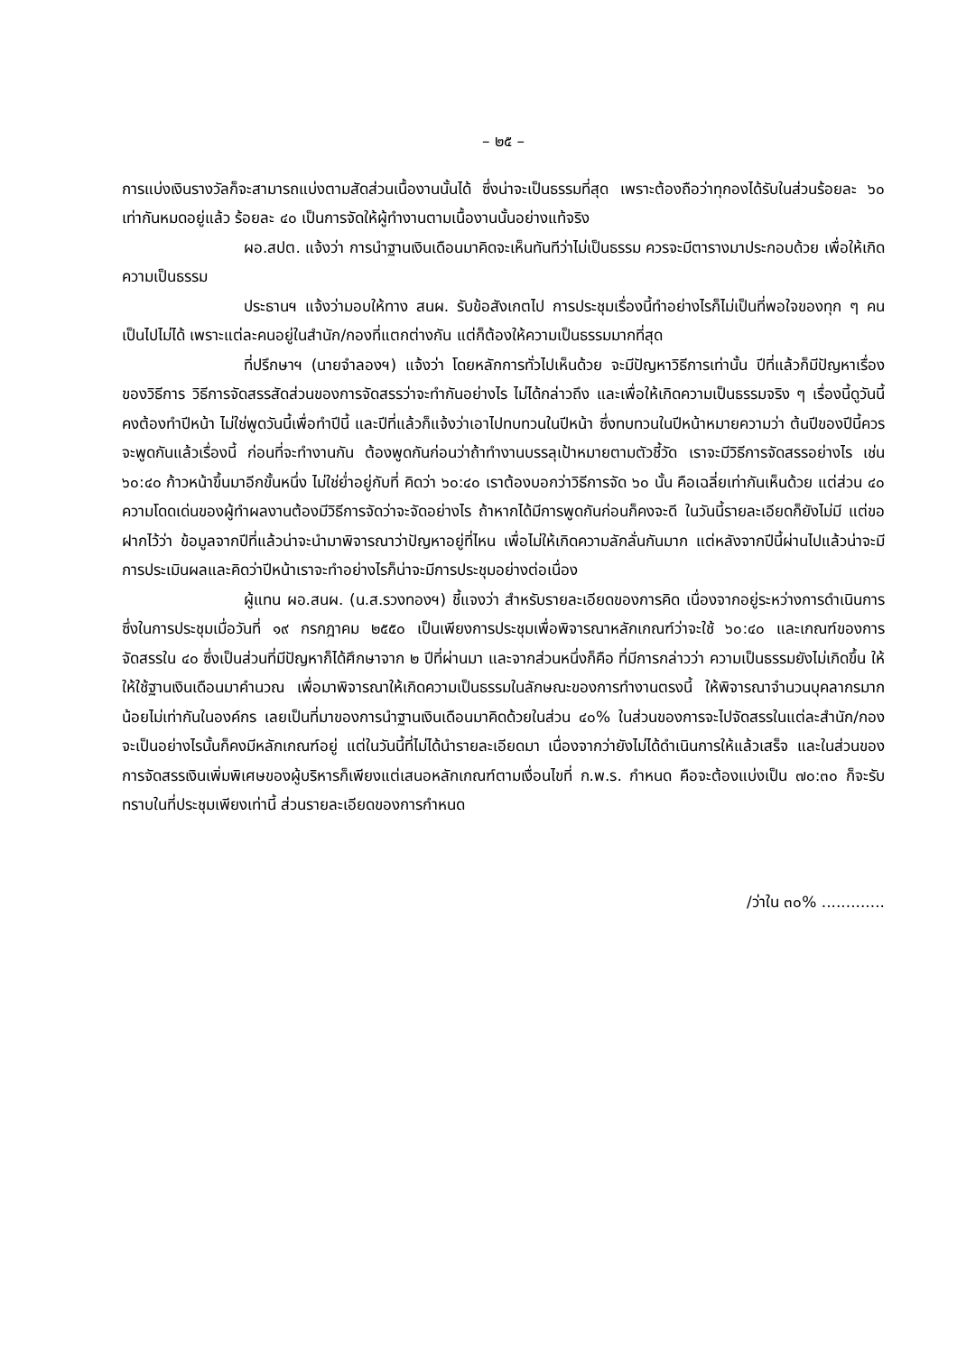– ๒๕ –
การแบ่งเงินรางวัลก็จะสามารถแบ่งตามสัดส่วนเนื้องานนั้นได้ ซึ่งน่าจะเป็นธรรมที่สุด เพราะต้องถือว่าทุกองได้รับในส่วนร้อยละ ๖๐ เท่ากันหมดอยู่แล้ว ร้อยละ ๔๐ เป็นการจัดให้ผู้ทำงานตามเนื้องานนั้นอย่างแท้จริง
ผอ.สปต. แจ้งว่า การนำฐานเงินเดือนมาคิดจะเห็นทันทีว่าไม่เป็นธรรม ควรจะมีตารางมาประกอบด้วย เพื่อให้เกิดความเป็นธรรม
ประธานฯ แจ้งว่ามอบให้ทาง สนผ. รับข้อสังเกตไป การประชุมเรื่องนี้ทำอย่างไรก็ไม่เป็นที่พอใจของทุก ๆ คน เป็นไปไม่ได้ เพราะแต่ละคนอยู่ในสำนัก/กองที่แตกต่างกัน แต่ก็ต้องให้ความเป็นธรรมมากที่สุด
ที่ปรึกษาฯ (นายจำลองฯ) แจ้งว่า โดยหลักการทั่วไปเห็นด้วย จะมีปัญหาวิธีการเท่านั้น ปีที่แล้วก็มีปัญหาเรื่องของวิธีการ วิธีการจัดสรรสัดส่วนของการจัดสรรว่าจะทำกันอย่างไร ไม่ได้กล่าวถึง และเพื่อให้เกิดความเป็นธรรมจริง ๆ เรื่องนี้ดูวันนี้คงต้องทำปีหน้า ไม่ใช่พูดวันนี้เพื่อทำปีนี้ และปีที่แล้วก็แจ้งว่าเอาไปทบทวนในปีหน้า ซึ่งทบทวนในปีหน้าหมายความว่า ต้นปีของปีนี้ควรจะพูดกันแล้วเรื่องนี้ ก่อนที่จะทำงานกัน ต้องพูดกันก่อนว่าถ้าทำงานบรรลุเป้าหมายตามตัวชี้วัด เราจะมีวิธีการจัดสรรอย่างไร เช่น ๖๐:๔๐ ก้าวหน้าขึ้นมาอีกขั้นหนึ่ง ไม่ใช่ย่ำอยู่กับที่ คิดว่า ๖๐:๔๐ เราต้องบอกว่าวิธีการจัด ๖๐ นั้น คือเฉลี่ยเท่ากันเห็นด้วย แต่ส่วน ๔๐ ความโดดเด่นของผู้ทำผลงานต้องมีวิธีการจัดว่าจะจัดอย่างไร ถ้าหากได้มีการพูดกันก่อนก็คงจะดี ในวันนี้รายละเอียดก็ยังไม่มี แต่ขอฝากไว้ว่า ข้อมูลจากปีที่แล้วน่าจะนำมาพิจารณาว่าปัญหาอยู่ที่ไหน เพื่อไม่ให้เกิดความลักลั่นกันมาก แต่หลังจากปีนี้ผ่านไปแล้วน่าจะมีการประเมินผลและคิดว่าปีหน้าเราจะทำอย่างไรก็น่าจะมีการประชุมอย่างต่อเนื่อง
ผู้แทน ผอ.สนผ. (น.ส.รวงทองฯ) ชี้แจงว่า สำหรับรายละเอียดของการคิด เนื่องจากอยู่ระหว่างการดำเนินการ ซึ่งในการประชุมเมื่อวันที่ ๑๙ กรกฎาคม ๒๕๕๐ เป็นเพียงการประชุมเพื่อพิจารณาหลักเกณฑ์ว่าจะใช้ ๖๐:๔๐ และเกณฑ์ของการจัดสรรใน ๔๐ ซึ่งเป็นส่วนที่มีปัญหาก็ได้ศึกษาจาก ๒ ปีที่ผ่านมา และจากส่วนหนึ่งก็คือ ที่มีการกล่าวว่า ความเป็นธรรมยังไม่เกิดขึ้น ให้ให้ใช้ฐานเงินเดือนมาคำนวณ เพื่อมาพิจารณาให้เกิดความเป็นธรรมในลักษณะของการทำงานตรงนี้ ให้พิจารณาจำนวนบุคลากรมากน้อยไม่เท่ากันในองค์กร เลยเป็นที่มาของการนำฐานเงินเดือนมาคิดด้วยในส่วน ๔๐% ในส่วนของการจะไปจัดสรรในแต่ละสำนัก/กอง จะเป็นอย่างไรนั้นก็คงมีหลักเกณฑ์อยู่ แต่ในวันนี้ที่ไม่ได้นำรายละเอียดมา เนื่องจากว่ายังไม่ได้ดำเนินการให้แล้วเสร็จ และในส่วนของการจัดสรรเงินเพิ่มพิเศษของผู้บริหารก็เพียงแต่เสนอหลักเกณฑ์ตามเงื่อนไขที่ ก.พ.ร. กำหนด คือจะต้องแบ่งเป็น ๗๐:๓๐ ก็จะรับทราบในที่ประชุมเพียงเท่านี้ ส่วนรายละเอียดของการกำหนด
/ว่าใน ๓๐% .............